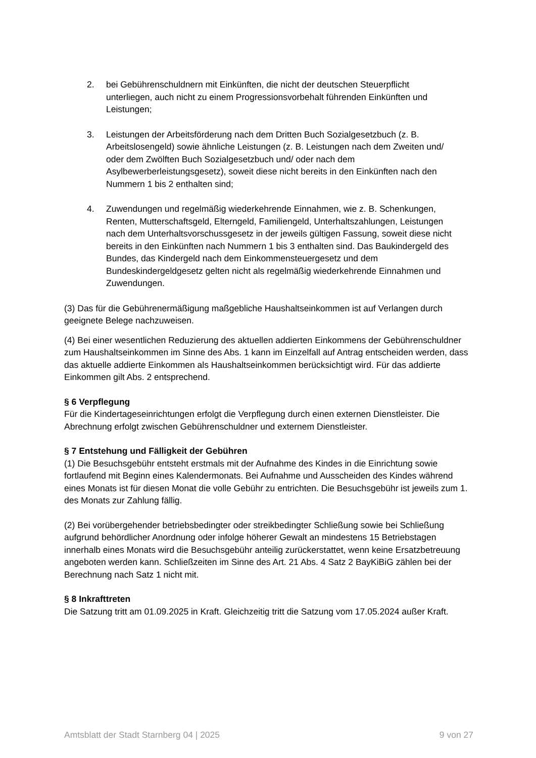2. bei Gebührenschuldnern mit Einkünften, die nicht der deutschen Steuerpflicht unterliegen, auch nicht zu einem Progressionsvorbehalt führenden Einkünften und Leistungen;
3. Leistungen der Arbeitsförderung nach dem Dritten Buch Sozialgesetzbuch (z. B. Arbeitslosengeld) sowie ähnliche Leistungen (z. B. Leistungen nach dem Zweiten und/ oder dem Zwölften Buch Sozialgesetzbuch und/ oder nach dem Asylbewerberleistungsgesetz), soweit diese nicht bereits in den Einkünften nach den Nummern 1 bis 2 enthalten sind;
4. Zuwendungen und regelmäßig wiederkehrende Einnahmen, wie z. B. Schenkungen, Renten, Mutterschaftsgeld, Elterngeld, Familiengeld, Unterhaltszahlungen, Leistungen nach dem Unterhaltsvorschussgesetz in der jeweils gültigen Fassung, soweit diese nicht bereits in den Einkünften nach Nummern 1 bis 3 enthalten sind. Das Baukindergeld des Bundes, das Kindergeld nach dem Einkommensteuergesetz und dem Bundeskindergeldgesetz gelten nicht als regelmäßig wiederkehrende Einnahmen und Zuwendungen.
(3) Das für die Gebührenermäßigung maßgebliche Haushaltseinkommen ist auf Verlangen durch geeignete Belege nachzuweisen.
(4) Bei einer wesentlichen Reduzierung des aktuellen addierten Einkommens der Gebührenschuldner zum Haushaltseinkommen im Sinne des Abs. 1 kann im Einzelfall auf Antrag entscheiden werden, dass das aktuelle addierte Einkommen als Haushaltseinkommen berücksichtigt wird. Für das addierte Einkommen gilt Abs. 2 entsprechend.
§ 6 Verpflegung
Für die Kindertageseinrichtungen erfolgt die Verpflegung durch einen externen Dienstleister. Die Abrechnung erfolgt zwischen Gebührenschuldner und externem Dienstleister.
§ 7 Entstehung und Fälligkeit der Gebühren
(1) Die Besuchsgebühr entsteht erstmals mit der Aufnahme des Kindes in die Einrichtung sowie fortlaufend mit Beginn eines Kalendermonats. Bei Aufnahme und Ausscheiden des Kindes während eines Monats ist für diesen Monat die volle Gebühr zu entrichten. Die Besuchsgebühr ist jeweils zum 1. des Monats zur Zahlung fällig.
(2) Bei vorübergehender betriebsbedingter oder streikbedingter Schließung sowie bei Schließung aufgrund behördlicher Anordnung oder infolge höherer Gewalt an mindestens 15 Betriebstagen innerhalb eines Monats wird die Besuchsgebühr anteilig zurückerstattet, wenn keine Ersatzbetreuung angeboten werden kann. Schließzeiten im Sinne des Art. 21 Abs. 4 Satz 2 BayKiBiG zählen bei der Berechnung nach Satz 1 nicht mit.
§ 8 Inkrafttreten
Die Satzung tritt am 01.09.2025 in Kraft. Gleichzeitig tritt die Satzung vom 17.05.2024 außer Kraft.
Amtsblatt der Stadt Starnberg 04 | 2025 9 von 27